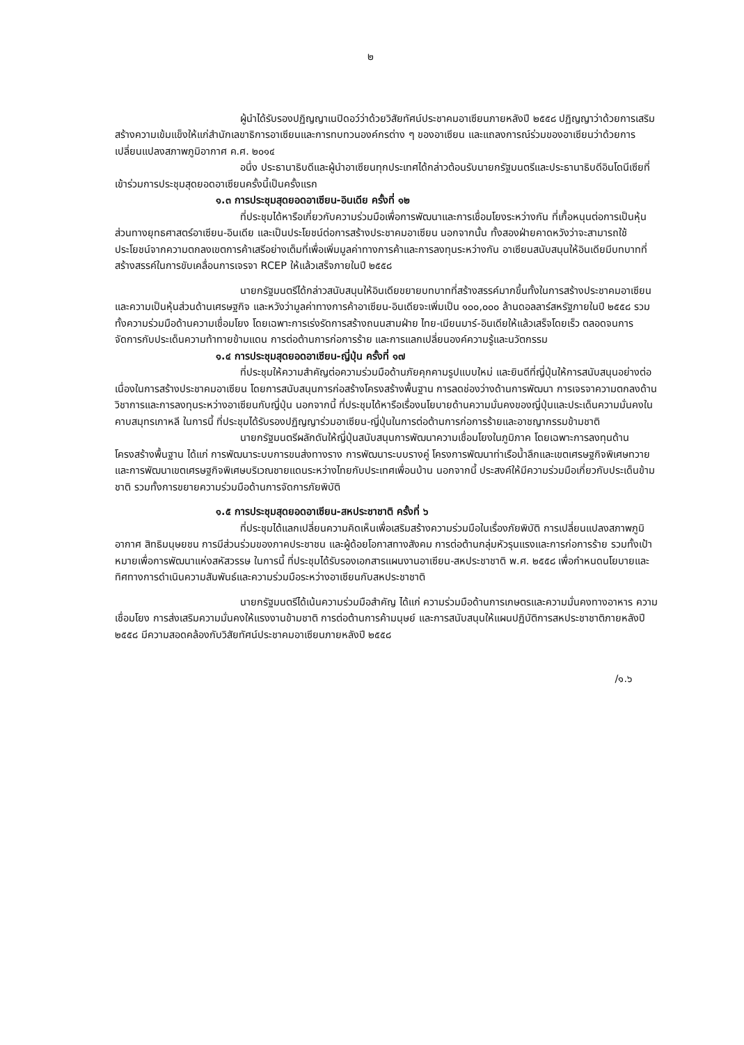๒
ผู้นำได้รับรองปฏิญญาเนปิดอว์ว่าด้วยวิสัยทัศน์ประชาคมอาเซียนภายหลังปี ๒๕๕๘ ปฏิญญาว่าด้วยการเสริมสร้างความเข้มแข็งให้แก่สำนักเลขาธิการอาเซียนและการทบทวนองค์กรต่าง ๆ ของอาเซียน และแถลงการณ์ร่วมของอาเซียนว่าด้วยการเปลี่ยนแปลงสภาพภูมิอากาศ ค.ศ. ๒๐๑๔
อนึ่ง ประธานาธิบดีและผู้นำอาเซียนทุกประเทศได้กล่าวต้อนรับนายกรัฐมนตรีและประธานาธิบดีอินโดนีเซียที่เข้าร่วมการประชุมสุดยอดอาเซียนครั้งนี้เป็นครั้งแรก
๑.๓ การประชุมสุดยอดอาเซียน-อินเดีย ครั้งที่ ๑๒
ที่ประชุมได้หารือเกี่ยวกับความร่วมมือเพื่อการพัฒนาและการเชื่อมโยงระหว่างกัน ที่เกื้อหนุนต่อการเป็นหุ้นส่วนทางยุทธศาสตร์อาเซียน-อินเดีย และเป็นประโยชน์ต่อการสร้างประชาคมอาเซียน นอกจากนั้น ทั้งสองฝ่ายคาดหวังว่าจะสามารถใช้ประโยชน์จากความตกลงเขตการค้าเสรีอย่างเต็มที่เพื่อเพิ่มมูลค่าทางการค้าและการลงทุนระหว่างกัน อาเซียนสนับสนุนให้อินเดียมีบทบาทที่สร้างสรรค์ในการขับเคลื่อนการเจรจา RCEP ให้แล้วเสร็จภายในปี ๒๕๕๘
นายกรัฐมนตรีได้กล่าวสนับสนุนให้อินเดียขยายบทบาทที่สร้างสรรค์มากขึ้นทั้งในการสร้างประชาคมอาเซียนและความเป็นหุ้นส่วนด้านเศรษฐกิจ และหวังว่ามูลค่าทางการค้าอาเซียน-อินเดียจะเพิ่มเป็น ๑๐๐,๐๐๐ ล้านดอลลาร์สหรัฐภายในปี ๒๕๕๘ รวมทั้งความร่วมมือด้านความเชื่อมโยง โดยเฉพาะการเร่งรัดการสร้างถนนสามฝ่าย ไทย-เมียนมาร์-อินเดียให้แล้วเสร็จโดยเร็ว ตลอดจนการจัดการกับประเด็นความท้าทายข้ามแดน การต่อต้านการก่อการร้าย และการแลกเปลี่ยนองค์ความรู้และนวัตกรรม
๑.๔ การประชุมสุดยอดอาเซียน-ญี่ปุ่น ครั้งที่ ๑๗
ที่ประชุมให้ความสำคัญต่อความร่วมมือด้านภัยคุกคามรูปแบบใหม่ และยินดีที่ญี่ปุ่นให้การสนับสนุนอย่างต่อเนื่องในการสร้างประชาคมอาเซียน โดยการสนับสนุนการก่อสร้างโครงสร้างพื้นฐาน การลดช่องว่างด้านการพัฒนา การเจรจาความตกลงด้านวิชาการและการลงทุนระหว่างอาเซียนกับญี่ปุ่น นอกจากนี้ ที่ประชุมได้หารือเรื่องนโยบายด้านความมั่นคงของญี่ปุ่นและประเด็นความมั่นคงในคาบสมุทรเกาหลี ในการนี้ ที่ประชุมได้รับรองปฏิญญาร่วมอาเซียน-ญี่ปุ่นในการต่อต้านการก่อการร้ายและอาชญากรรมข้ามชาติ
นายกรัฐมนตรีผลักดันให้ญี่ปุ่นสนับสนุนการพัฒนาความเชื่อมโยงในภูมิภาค โดยเฉพาะการลงทุนด้านโครงสร้างพื้นฐาน ได้แก่ การพัฒนาระบบการขนส่งทางราง การพัฒนาระบบรางคู่ โครงการพัฒนาท่าเรือน้ำลึกและเขตเศรษฐกิจพิเศษทวาย และการพัฒนาเขตเศรษฐกิจพิเศษบริเวณชายแดนระหว่างไทยกับประเทศเพื่อนบ้าน นอกจากนี้ ประสงค์ให้มีความร่วมมือเกี่ยวกับประเด็นข้ามชาติ รวมทั้งการขยายความร่วมมือด้านการจัดการภัยพิบัติ
๑.๕ การประชุมสุดยอดอาเซียน-สหประชาชาติ ครั้งที่ ๖
ที่ประชุมได้แลกเปลี่ยนความคิดเห็นเพื่อเสริมสร้างความร่วมมือในเรื่องภัยพิบัติ การเปลี่ยนแปลงสภาพภูมิอากาศ สิทธิมนุษยชน การมีส่วนร่วมของภาคประชาชน และผู้ด้อยโอกาสทางสังคม การต่อต้านกลุ่มหัวรุนแรงและการก่อการร้าย รวมทั้งเป้าหมายเพื่อการพัฒนาแห่งสหัสวรรษ ในการนี้ ที่ประชุมได้รับรองเอกสารแผนงานอาเซียน-สหประชาชาติ พ.ศ. ๒๕๕๘ เพื่อกำหนดนโยบายและทิศทางการดำเนินความสัมพันธ์และความร่วมมือระหว่างอาเซียนกับสหประชาชาติ
นายกรัฐมนตรีได้เน้นความร่วมมือสำคัญ ได้แก่ ความร่วมมือด้านการเกษตรและความมั่นคงทางอาหาร ความเชื่อมโยง การส่งเสริมความมั่นคงให้แรงงานข้ามชาติ การต่อต้านการค้ามนุษย์ และการสนับสนุนให้แผนปฏิบัติการสหประชาชาติภายหลังปี ๒๕๕๘ มีความสอดคล้องกับวิสัยทัศน์ประชาคมอาเซียนภายหลังปี ๒๕๕๘
/๑.๖